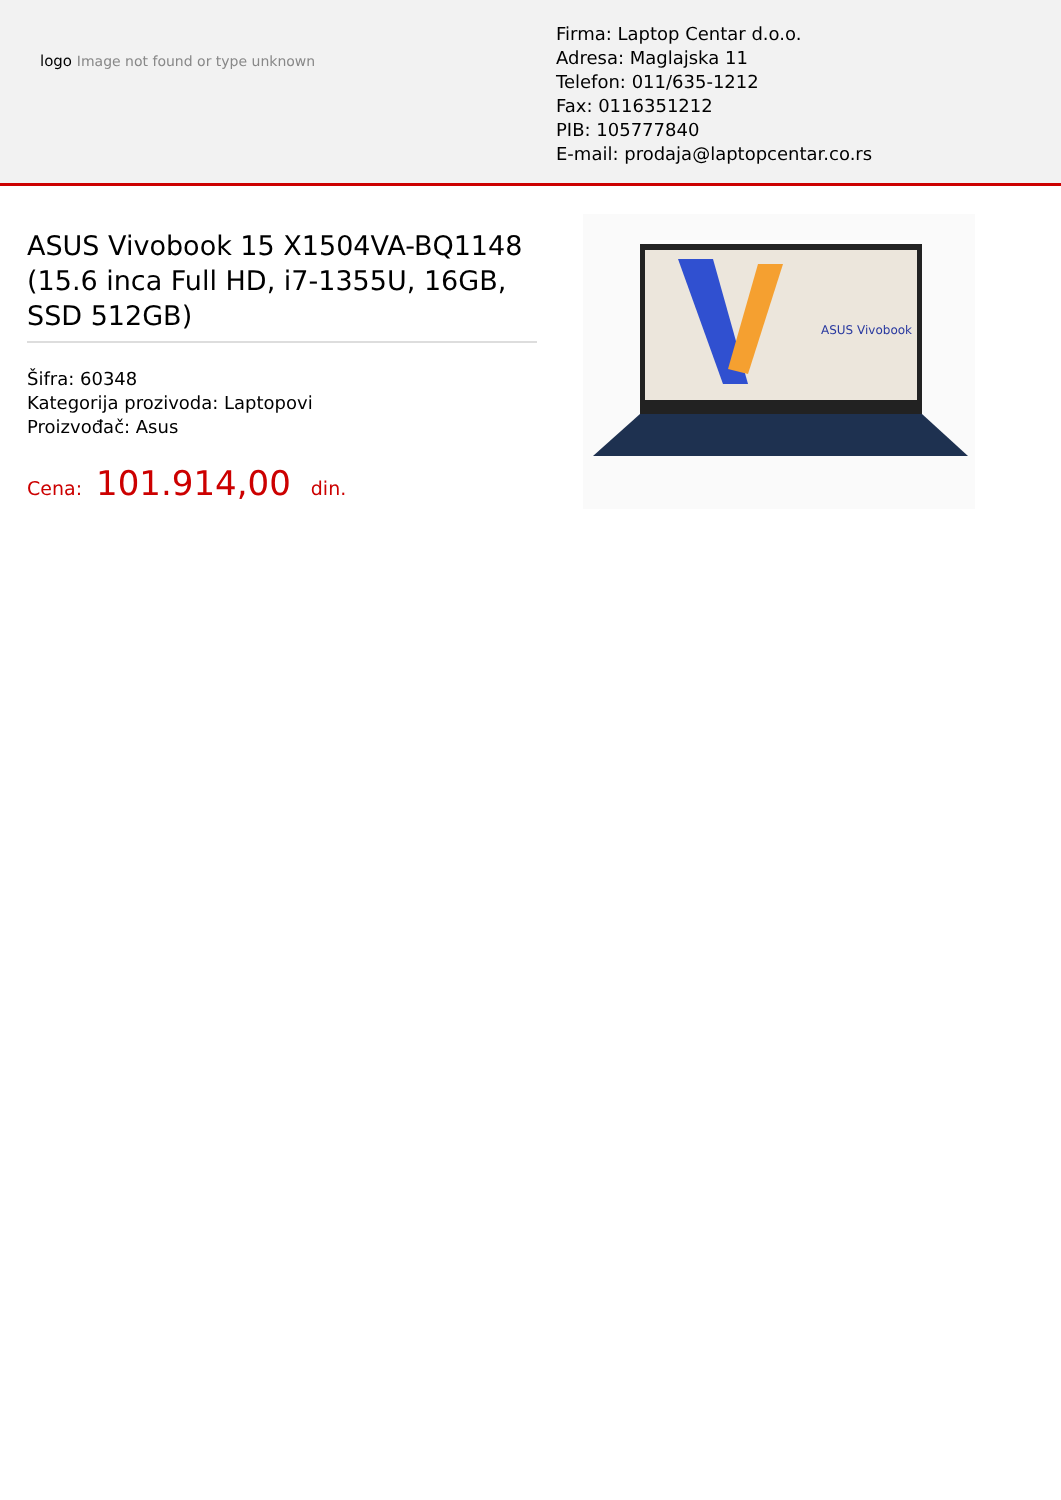logo Image not found or type unknown
Firma: Laptop Centar d.o.o.
Adresa: Maglajska 11
Telefon: 011/635-1212
Fax: 0116351212
PIB: 105777840
E-mail: prodaja@laptopcentar.co.rs
ASUS Vivobook 15 X1504VA-BQ1148 (15.6 inca Full HD, i7-1355U, 16GB, SSD 512GB)
Šifra: 60348
Kategorija prozivoda: Laptopovi
Proizvođač: Asus
Cena: 101.914,00 din.
ASUS Vivobook